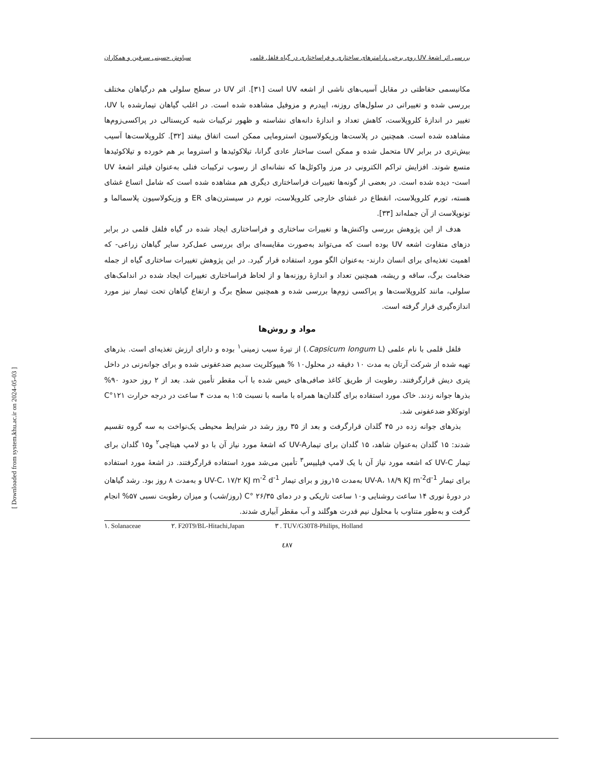بررسی اثر اشعهٔ UV روی برخی پارامترهای ساختاری و فراساختاری در گیاه فلفل قلمی سیاوش حسینی سرقین و همکاران
مکانیسمی حفاظتی در مقابل آسیب‌های ناشی از اشعه UV است [۳۱]. اثر UV در سطح سلولی هم درگیاهان مختلف بررسی شده و تغییراتی در سلول‌های روزنه، اپیدرم و مزوفیل مشاهده شده است. در اغلب گیاهان تیمارشده با UV، تغییر در اندازهٔ کلروپلاست، کاهش تعداد و اندازهٔ دانه‌های نشاسته و ظهور ترکیبات شبه کریستالی در پراکسی‌زوم‌ها مشاهده شده است. همچنین در پلاست‌ها وزیکولاسیون استرومایی ممکن است اتفاق بیفتد [۳۲]. کلروپلاست‌ها آسیب بیش‌تری در برابر UV متحمل شده و ممکن است ساختار عادی گرانا، تیلاکوئیدها و استروما بر هم خورده و تیلاکوئیدها متسع شوند. افزایش تراکم الکترونی در مرز واکوئل‌ها که نشانه‌ای از رسوب ترکیبات فنلی به‌عنوان فیلتر اشعهٔ UV است- دیده شده است. در بعضی از گونه‌ها تغییرات فراساختاری دیگری هم مشاهده شده است که شامل اتساع غشای هسته، تورم کلروپلاست، انقطاع در غشای خارجی کلروپلاست، تورم در سیسترن‌های ER و وزیکولاسیون پلاسمالما و تونوپلاست از آن جمله‌اند [۳۳].
هدف از این پژوهش بررسی واکنش‌ها و تغییرات ساختاری و فراساختاری ایجاد شده در گیاه فلفل قلمی در برابر دزهای متفاوت اشعه UV بوده است که می‌تواند به‌صورت مقایسه‌ای برای بررسی عمل‌کرد سایر گیاهان زراعی- که اهمیت تغذیه‌ای برای انسان دارند- به‌عنوان الگو مورد استفاده قرار گیرد. در این پژوهش تغییرات ساختاری گیاه از جمله ضخامت برگ، ساقه و ریشه، همچنین تعداد و اندازهٔ روزنه‌ها و از لحاظ فراساختاری تغییرات ایجاد شده در اندامک‌های سلولی، مانند کلروپلاست‌ها و پراکسی زوم‌ها بررسی شده و همچنین سطح برگ و ارتفاع گیاهان تحت تیمار نیز مورد اندازه‌گیری قرار گرفته است.
مواد و روش‌ها
فلفل قلمی با نام علمی (Capsicum longum L.) از تیرهٔ سیب زمینی<sup>۱</sup> بوده و دارای ارزش تغذیه‌ای است. بذرهای تهیه شده از شرکت آرتان به مدت ۱۰ دقیقه در محلول۱۰ % هیپوکلریت سدیم ضدعفونی شده و برای جوانه‌زنی در داخل پتری دیش قرارگرفتند. رطوبت از طریق کاغذ صافی‌های خیس شده با آب مقطر تأمین شد. بعد از ۲ روز حدود ۹۰% بذرها جوانه زدند. خاک مورد استفاده برای گلدان‌ها همراه با ماسه با نسبت ۱:۵ به مدت ۴ ساعت در درجه حرارت C°۱۲۱ اوتوکلاو ضدعفونی شد.
بذرهای جوانه زده در ۴۵ گلدان قرارگرفت و بعد از ۳۵ روز رشد در شرایط محیطی یک‌نواخت به سه گروه تقسیم شدند: ۱۵ گلدان به‌عنوان شاهد، ۱۵ گلدان برای تیمارUV-A که اشعهٔ مورد نیاز آن با دو لامپ هیتاچی<sup>۲</sup> و۱۵ گلدان برای تیمار UV-C که اشعه مورد نیاز آن با یک لامپ فیلیپس<sup>۳</sup> تأمین می‌شد مورد استفاده قرارگرفتند. دز اشعهٔ مورد استفاده برای تیمار UV-A، ۱۸/۹ KJ m<sup>-2</sup>d<sup>-1</sup> به‌مدت ۱۵روز و برای تیمار UV-C، ۱۷/۲ KJ m<sup>-2</sup> d<sup>-1</sup> و به‌مدت ۸ روز بود. رشد گیاهان در دورهٔ نوری ۱۴ ساعت روشنایی و۱۰ ساعت تاریکی و در دمای C° ۲۶/۳۵ (روز/شب) و میزان رطوبت نسبی ۵۷% انجام گرفت و به‌طور متناوب با محلول نیم قدرت هوگلند و آب مقطر آبیاری شدند.
۱. Solanaceae ۲. F20T9/BL-Hitachi,Japan ۳ . TUV/G30T8-Philips, Holland
٤٨٧
[ Downloaded from system.khu.ac.ir on 2024-05-03 ]